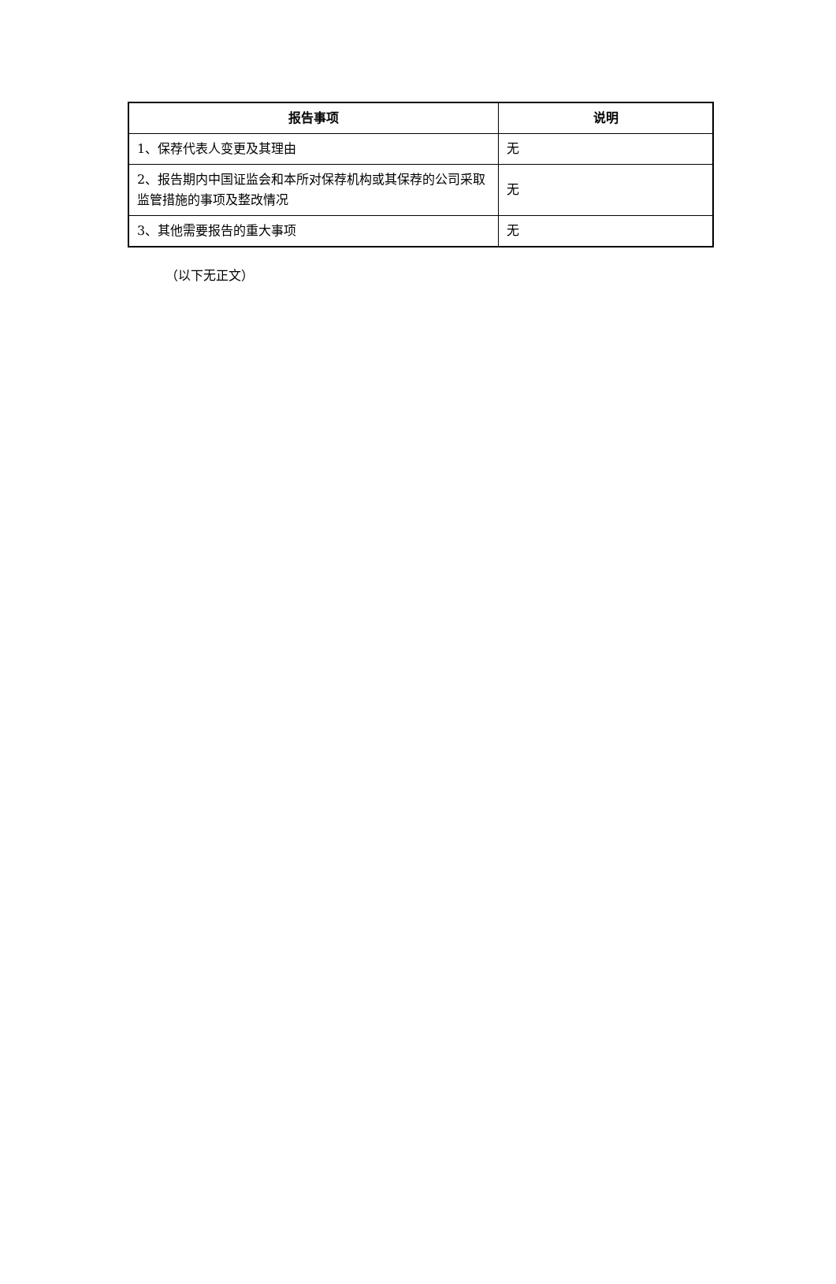| 报告事项 | 说明 |
| --- | --- |
| 1、保荐代表人变更及其理由 | 无 |
| 2、报告期内中国证监会和本所对保荐机构或其保荐的公司采取监管措施的事项及整改情况 | 无 |
| 3、其他需要报告的重大事项 | 无 |
（以下无正文）